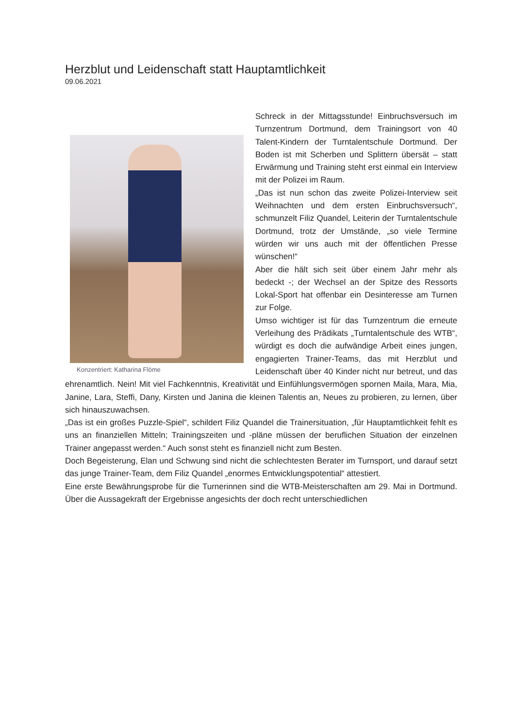Herzblut und Leidenschaft statt Hauptamtlichkeit
09.06.2021
Konzentriert: Katharina Flöme
Schreck in der Mittagsstunde! Einbruchsversuch im Turnzentrum Dortmund, dem Trainingsort von 40 Talent-Kindern der Turntalentschule Dortmund. Der Boden ist mit Scherben und Splittern übersät – statt Erwärmung und Training steht erst einmal ein Interview mit der Polizei im Raum.
„Das ist nun schon das zweite Polizei-Interview seit Weihnachten und dem ersten Einbruchsversuch“, schmunzelt Filiz Quandel, Leiterin der Turntalentschule Dortmund, trotz der Umstände, „so viele Termine würden wir uns auch mit der öffentlichen Presse wünschen!“
Aber die hält sich seit über einem Jahr mehr als bedeckt -; der Wechsel an der Spitze des Ressorts Lokal-Sport hat offenbar ein Desinteresse am Turnen zur Folge.
Umso wichtiger ist für das Turnzentrum die erneute Verleihung des Prädikats „Turntalentschule des WTB“, würdigt es doch die aufwändige Arbeit eines jungen, engagierten Trainer-Teams, das mit Herzblut und Leidenschaft über 40 Kinder nicht nur betreut, und das ehrenamtlich. Nein! Mit viel Fachkenntnis, Kreativität und Einfühlungsvermögen spornen Maila, Mara, Mia, Janine, Lara, Steffi, Dany, Kirsten und Janina die kleinen Talentis an, Neues zu probieren, zu lernen, über sich hinauszuwachsen.
„Das ist ein großes Puzzle-Spiel“, schildert Filiz Quandel die Trainersituation, „für Hauptamtlichkeit fehlt es uns an finanziellen Mitteln; Trainingszeiten und -pläne müssen der beruflichen Situation der einzelnen Trainer angepasst werden.“ Auch sonst steht es finanziell nicht zum Besten.
Doch Begeisterung, Elan und Schwung sind nicht die schlechtesten Berater im Turnsport, und darauf setzt das junge Trainer-Team, dem Filiz Quandel „enormes Entwicklungspotential“ attestiert.
Eine erste Bewährungsprobe für die Turnerinnen sind die WTB-Meisterschaften am 29. Mai in Dortmund. Über die Aussagekraft der Ergebnisse angesichts der doch recht unterschiedlichen